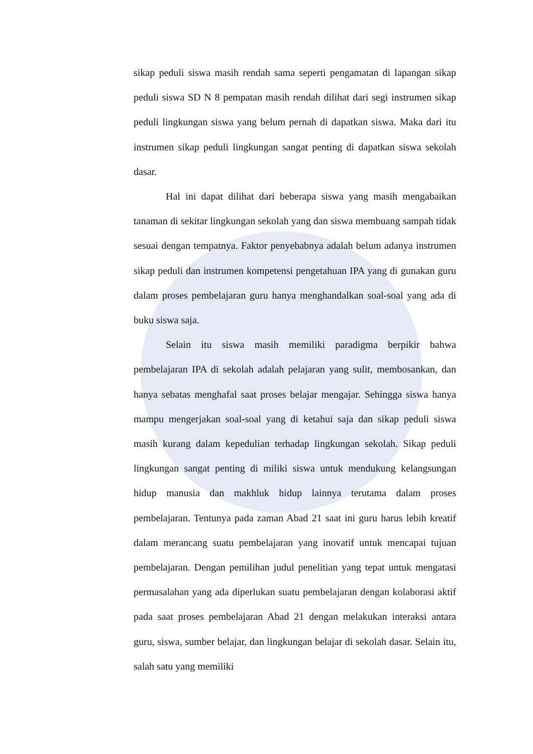sikap peduli siswa masih rendah sama seperti pengamatan di lapangan sikap peduli siswa SD N 8 pempatan masih rendah dilihat dari segi instrumen sikap peduli lingkungan siswa yang belum pernah di dapatkan siswa. Maka dari itu instrumen sikap peduli lingkungan sangat penting di dapatkan siswa sekolah dasar.
Hal ini dapat dilihat dari beberapa siswa yang masih mengabaikan tanaman di sekitar lingkungan sekolah yang dan siswa membuang sampah tidak sesuai dengan tempatnya. Faktor penyebabnya adalah belum adanya instrumen sikap peduli dan instrumen kompetensi pengetahuan IPA yang di gunakan guru dalam proses pembelajaran guru hanya menghandalkan soal-soal yang ada di buku siswa saja.
Selain itu siswa masih memiliki paradigma berpikir bahwa pembelajaran IPA di sekolah adalah pelajaran yang sulit, membosankan, dan hanya sebatas menghafal saat proses belajar mengajar. Sehingga siswa hanya mampu mengerjakan soal-soal yang di ketahui saja dan sikap peduli siswa masih kurang dalam kepedulian terhadap lingkungan sekolah. Sikap peduli lingkungan sangat penting di miliki siswa untuk mendukung kelangsungan hidup manusia dan makhluk hidup lainnya terutama dalam proses pembelajaran. Tentunya pada zaman Abad 21 saat ini guru harus lebih kreatif dalam merancang suatu pembelajaran yang inovatif untuk mencapai tujuan pembelajaran. Dengan pemilihan judul penelitian yang tepat untuk mengatasi permasalahan yang ada diperlukan suatu pembelajaran dengan kolaborasi aktif pada saat proses pembelajaran Abad 21 dengan melakukan interaksi antara guru, siswa, sumber belajar, dan lingkungan belajar di sekolah dasar. Selain itu, salah satu yang memiliki